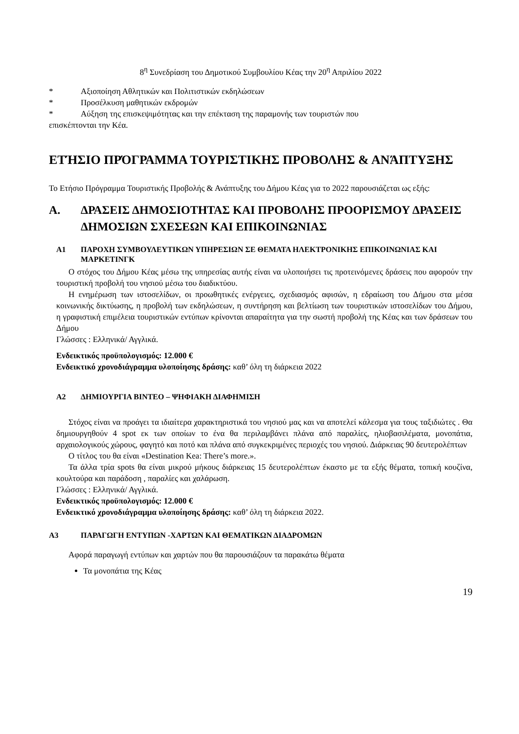8<sup>η</sup> Συνεδρίαση του Δημοτικού Συμβουλίου Κέας την 20<sup>η</sup> Απριλίου 2022
* Αξιοποίηση Αθλητικών και Πολιτιστικών εκδηλώσεων
* Προσέλκυση μαθητικών εκδρομών
* Αύξηση της επισκεψιμότητας και την επέκταση της παραμονής των τουριστών που
επισκέπτονται την Κέα.
ΕΤΉΣΙΟ ΠΡΌΓΡΑΜΜΑ ΤΟΥΡΙΣΤΙΚΗΣ ΠΡΟΒΟΛΗΣ & ΑΝΆΠΤΥΞΗΣ
Το Ετήσιο Πρόγραμμα Τουριστικής Προβολής & Ανάπτυξης του Δήμου Κέας για το 2022 παρουσιάζεται ως εξής:
Α. ΔΡΑΣΕΙΣ ΔΗΜΟΣΙΟΤΗΤΑΣ ΚΑΙ ΠΡΟΒΟΛΗΣ ΠΡΟΟΡΙΣΜΟΥ ΔΡΑΣΕΙΣ ΔΗΜΟΣΙΩΝ ΣΧΕΣΕΩΝ ΚΑΙ ΕΠΙΚΟΙΝΩΝΙΑΣ
Α1 ΠΑΡΟΧΗ ΣΥΜΒΟΥΛΕΥΤΙΚΩΝ ΥΠΗΡΕΣΙΩΝ ΣΕ ΘΕΜΑΤΑ ΗΛΕΚΤΡΟΝΙΚΗΣ ΕΠΙΚΟΙΝΩΝΙΑΣ ΚΑΙ ΜΑΡΚΕΤΙΝΓΚ
Ο στόχος του Δήμου Κέας μέσω της υπηρεσίας αυτής είναι να υλοποιήσει τις προτεινόμενες δράσεις που αφορούν την τουριστική προβολή του νησιού μέσω του διαδικτύου.
Η ενημέρωση των ιστοσελίδων, οι προωθητικές ενέργειες, σχεδιασμός αφισών, η εδραίωση του Δήμου στα μέσα κοινωνικής δικτύωσης, η προβολή των εκδηλώσεων, η συντήρηση και βελτίωση των τουριστικών ιστοσελίδων του Δήμου, η γραφιστική επιμέλεια τουριστικών εντύπων κρίνονται απαραίτητα για την σωστή προβολή της Κέας και των δράσεων του Δήμου
Γλώσσες : Ελληνικά/ Αγγλικά.
Ενδεικτικός προϋπολογισμός: 12.000 €
Ενδεικτικό χρονοδιάγραμμα υλοποίησης δράσης: καθ’ όλη τη διάρκεια 2022
Α2 ΔΗΜΙΟΥΡΓΙΑ ΒΙΝΤΕΟ – ΨΗΦΙΑΚΗ ΔΙΑΦΗΜΙΣΗ
Στόχος είναι να προάγει τα ιδιαίτερα χαρακτηριστικά του νησιού μας και να αποτελεί κάλεσμα για τους ταξιδιώτες . Θα δημιουργηθούν 4 spot εκ των οποίων το ένα θα περιλαμβάνει πλάνα από παραλίες, ηλιοβασιλέματα, μονοπάτια, αρχαιολογικούς χώρους, φαγητό και ποτό και πλάνα από συγκεκριμένες περιοχές του νησιού. Διάρκειας 90 δευτερολέπτων
Ο τίτλος του θα είναι «Destination Kea: There’s more.».
Τα άλλα τρία spots θα είναι μικρού μήκους διάρκειας 15 δευτερολέπτων έκαστο με τα εξής θέματα, τοπική κουζίνα, κουλτούρα και παράδοση , παραλίες και χαλάρωση.
Γλώσσες : Ελληνικά/ Αγγλικά.
Ενδεικτικός προϋπολογισμός: 12.000 €
Ενδεικτικό χρονοδιάγραμμα υλοποίησης δράσης: καθ’ όλη τη διάρκεια 2022.
Α3 ΠΑΡΑΓΩΓΗ ΕΝΤΥΠΩΝ -ΧΑΡΤΩΝ ΚΑΙ ΘΕΜΑΤΙΚΩΝ ΔΙΑΔΡΟΜΩΝ
Αφορά παραγωγή εντύπων και χαρτών που θα παρουσιάζουν τα παρακάτω θέματα
Τα μονοπάτια της Κέας
19